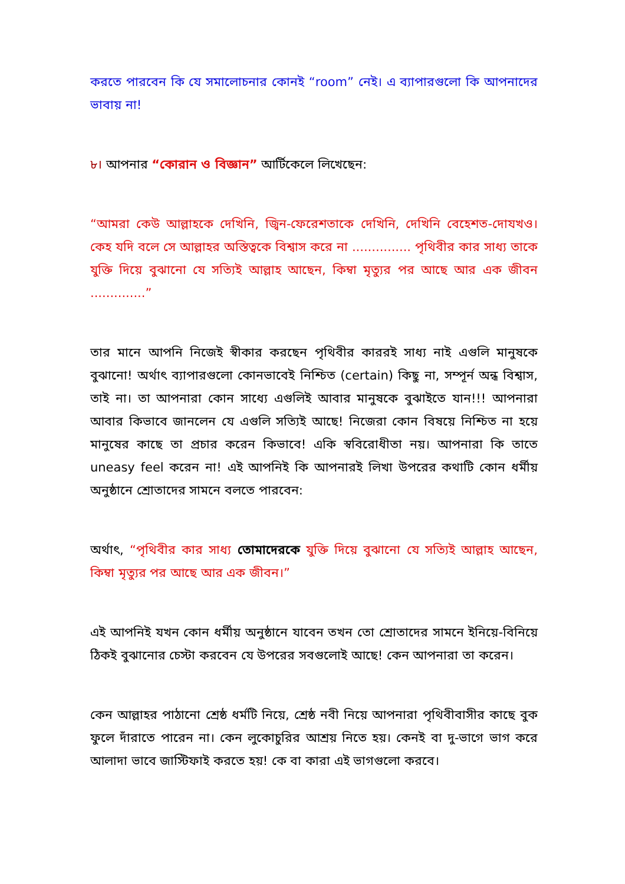করতে পারবেন কি যে সমালোচনার কোনই “room” নেই। এ ব্যাপারগুলো কি আপনাদের ভাবায় না!
৮। আপনার “কোরান ও বিজ্ঞান” আর্টিকেলে লিখেছেন:
“আমরা কেউ আল্লাহকে দেখিনি, জ্বিন-ফেরেশতাকে দেখিনি, দেখিনি বেহেশত-দোযখও। কেহ যদি বলে সে আল্লাহর অস্তিত্বকে বিশ্বাস করে না ............... পৃথিবীর কার সাধ্য তাকে যুক্তি দিয়ে বুঝানো যে সত্যিই আল্লাহ আছেন, কিম্বা মৃত্যুর পর আছে আর এক জীবন ..............”
তার মানে আপনি নিজেই স্বীকার করছেন পৃথিবীর কাররই সাধ্য নাই এগুলি মানুষকে বুঝানো! অর্থাৎ ব্যাপারগুলো কোনভাবেই নিশ্চিত (certain) কিছু না, সম্পূর্ন অন্ধ বিশ্বাস, তাই না। তা আপনারা কোন সাধ্যে এগুলিই আবার মানুষকে বুঝাইতে যান!!! আপনারা আবার কিভাবে জানলেন যে এগুলি সত্যিই আছে! নিজেরা কোন বিষয়ে নিশ্চিত না হয়ে মানুষের কাছে তা প্রচার করেন কিভাবে! একি স্ববিরোধীতা নয়। আপনারা কি তাতে uneasy feel করেন না! এই আপনিই কি আপনারই লিখা উপরের কথাটি কোন ধর্মীয় অনুষ্ঠানে শ্রোতাদের সামনে বলতে পারবেন:
অর্থাৎ, “পৃথিবীর কার সাধ্য তোমাদেরকে যুক্তি দিয়ে বুঝানো যে সত্যিই আল্লাহ আছেন, কিম্বা মৃত্যুর পর আছে আর এক জীবন।”
এই আপনিই যখন কোন ধর্মীয় অনুষ্ঠানে যাবেন তখন তো শ্রোতাদের সামনে ইনিয়ে-বিনিয়ে ঠিকই বুঝানোর চেস্টা করবেন যে উপরের সবগুলোই আছে! কেন আপনারা তা করেন।
কেন আল্লাহর পাঠানো শ্রেষ্ঠ ধর্মটি নিয়ে, শ্রেষ্ঠ নবী নিয়ে আপনারা পৃথিবীবাসীর কাছে বুক ফুলে দাঁরাতে পারেন না। কেন লুকোচুরির আশ্রয় নিতে হয়। কেনই বা দু-ভাগে ভাগ করে আলাদা ভাবে জাস্টিফাই করতে হয়! কে বা কারা এই ভাগগুলো করবে।